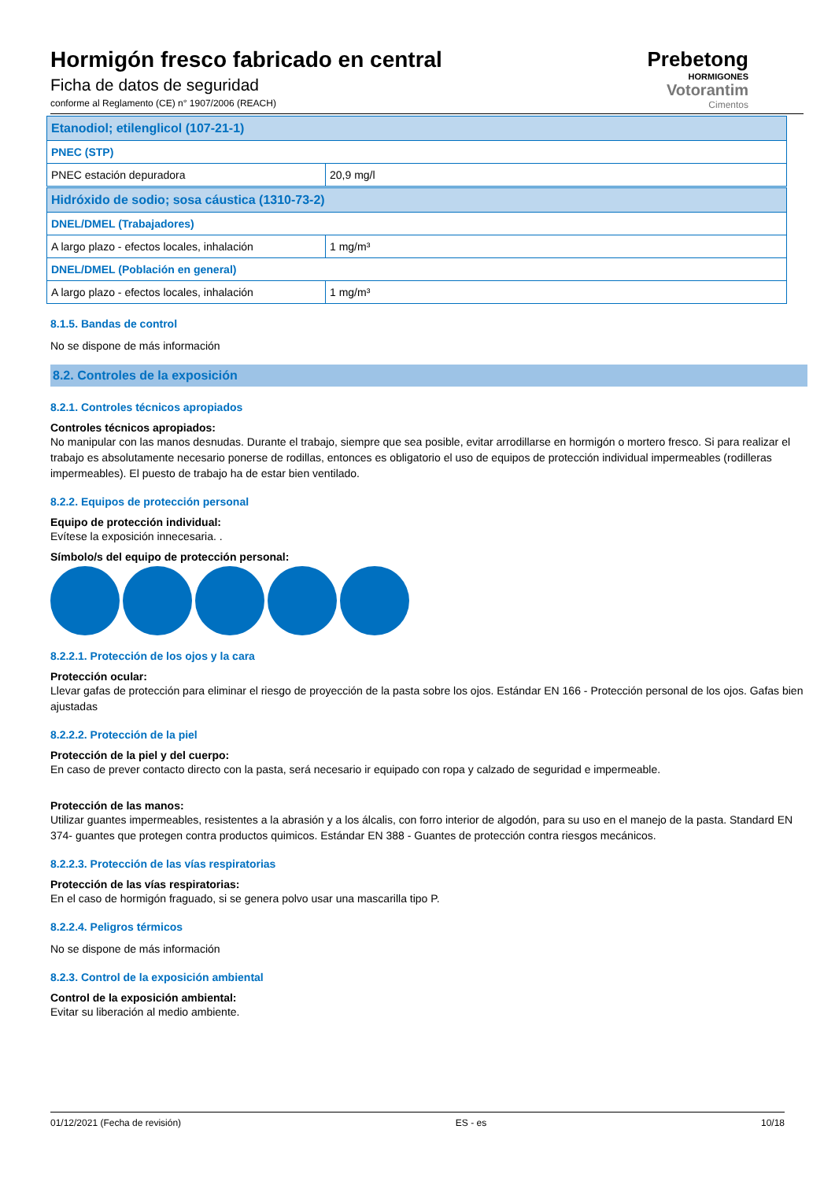Hormigón fresco fabricado en central
Ficha de datos de seguridad
conforme al Reglamento (CE) n° 1907/2006 (REACH)
Prebetong
HORMIGONES
Votorantim
Cimentos
| Etanodiol; etilenglicol (107-21-1) | |
| PNEC (STP) | |
| PNEC estación depuradora | 20,9 mg/l |
| Hidróxido de sodio; sosa cáustica (1310-73-2) | |
| DNEL/DMEL (Trabajadores) | |
| A largo plazo - efectos locales, inhalación | 1 mg/m³ |
| DNEL/DMEL (Población en general) | |
| A largo plazo - efectos locales, inhalación | 1 mg/m³ |
8.1.5. Bandas de control
No se dispone de más información
8.2. Controles de la exposición
8.2.1. Controles técnicos apropiados
Controles técnicos apropiados:
No manipular con las manos desnudas. Durante el trabajo, siempre que sea posible, evitar arrodillarse en hormigón o mortero fresco. Si para realizar el trabajo es absolutamente necesario ponerse de rodillas, entonces es obligatorio el uso de equipos de protección individual impermeables (rodilleras impermeables). El puesto de trabajo ha de estar bien ventilado.
8.2.2. Equipos de protección personal
Equipo de protección individual:
Evítese la exposición innecesaria. .
Símbolo/s del equipo de protección personal:
8.2.2.1. Protección de los ojos y la cara
Protección ocular:
Llevar gafas de protección para eliminar el riesgo de proyección de la pasta sobre los ojos. Estándar EN 166 - Protección personal de los ojos. Gafas bien ajustadas
8.2.2.2. Protección de la piel
Protección de la piel y del cuerpo:
En caso de prever contacto directo con la pasta, será necesario ir equipado con ropa y calzado de seguridad e impermeable.
Protección de las manos:
Utilizar guantes impermeables, resistentes a la abrasión y a los álcalis, con forro interior de algodón, para su uso en el manejo de la pasta. Standard EN 374- guantes que protegen contra productos quimicos. Estándar EN 388 - Guantes de protección contra riesgos mecánicos.
8.2.2.3. Protección de las vías respiratorias
Protección de las vías respiratorias:
En el caso de hormigón fraguado, si se genera polvo usar una mascarilla tipo P.
8.2.2.4. Peligros térmicos
No se dispone de más información
8.2.3. Control de la exposición ambiental
Control de la exposición ambiental:
Evitar su liberación al medio ambiente.
01/12/2021 (Fecha de revisión) ES - es 10/18